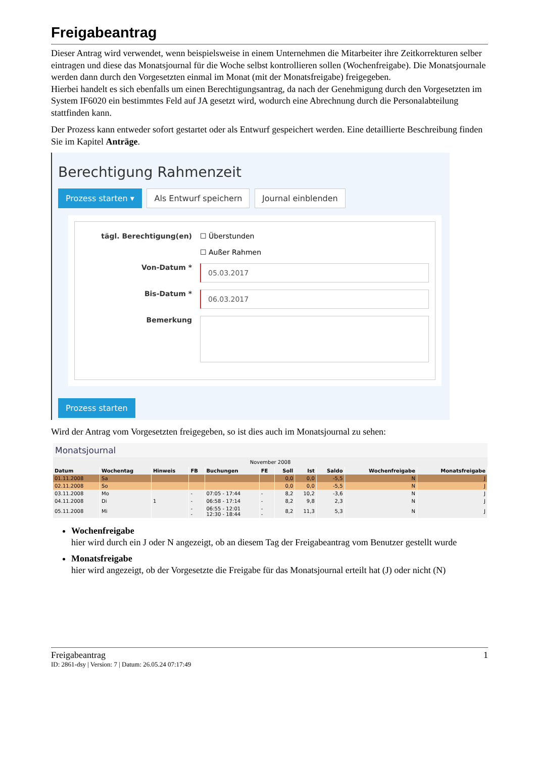Freigabeantrag
Dieser Antrag wird verwendet, wenn beispielsweise in einem Unternehmen die Mitarbeiter ihre Zeitkorrekturen selber eintragen und diese das Monatsjournal für die Woche selbst kontrollieren sollen (Wochenfreigabe). Die Monatsjournale werden dann durch den Vorgesetzten einmal im Monat (mit der Monatsfreigabe) freigegeben.
Hierbei handelt es sich ebenfalls um einen Berechtigungsantrag, da nach der Genehmigung durch den Vorgesetzten im System IF6020 ein bestimmtes Feld auf JA gesetzt wird, wodurch eine Abrechnung durch die Personalabteilung stattfinden kann.
Der Prozess kann entweder sofort gestartet oder als Entwurf gespeichert werden. Eine detaillierte Beschreibung finden Sie im Kapitel Anträge.
Berechtigung Rahmenzeit
Prozess starten ▾ Als Entwurf speichern Journal einblenden
tägl. Berechtigung(en) ☐ Überstunden
☐ Außer Rahmen
Von-Datum *
05.03.2017
Bis-Datum *
06.03.2017
Bemerkung
Prozess starten
Wird der Antrag vom Vorgesetzten freigegeben, so ist dies auch im Monatsjournal zu sehen:
Monatsjournal
November 2008
| Datum | Wochentag | Hinweis | FB | Buchungen | FE | Soll | Ist | Saldo | Wochenfreigabe | Monatsfreigabe |
| --- | --- | --- | --- | --- | --- | --- | --- | --- | --- | --- |
| 01.11.2008 | Sa | | | | | 0,0 | 0,0 | -5,5 | N | J |
| 02.11.2008 | So | | | | | 0,0 | 0,0 | -5,5 | N | J |
| 03.11.2008 | Mo | | - | 07:05 - 17:44 | - | 8,2 | 10,2 | -3,6 | N | J |
| 04.11.2008 | Di | 1 | - | 06:58 - 17:14 | - | 8,2 | 9,8 | 2,3 | N | J |
| 05.11.2008 | Mi | | - - | 06:55 - 12:01 12:30 - 18:44 | - - | 8,2 | 11,3 | 5,3 | N | J |
Wochenfreigabe
hier wird durch ein J oder N angezeigt, ob an diesem Tag der Freigabeantrag vom Benutzer gestellt wurde
Monatsfreigabe
hier wird angezeigt, ob der Vorgesetzte die Freigabe für das Monatsjournal erteilt hat (J) oder nicht (N)
Freigabeantrag 1
ID: 2861-dsy | Version: 7 | Datum: 26.05.24 07:17:49